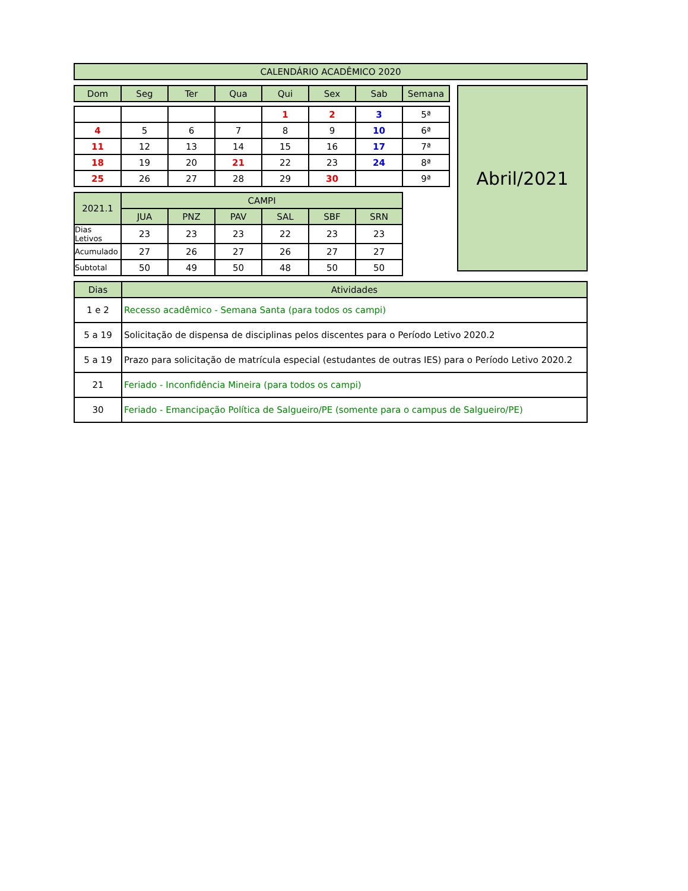| CALENDÁRIO ACADÊMICO 2020 |
| Dom | Seg | Ter | Qua | Qui | Sex | Sab | Semana |
| --- | --- | --- | --- | --- | --- | --- | --- |
| | | | | 1 | 2 | 3 | 5ª |
| 4 | 5 | 6 | 7 | 8 | 9 | 10 | 6ª |
| 11 | 12 | 13 | 14 | 15 | 16 | 17 | 7ª |
| 18 | 19 | 20 | 21 | 22 | 23 | 24 | 8ª |
| 25 | 26 | 27 | 28 | 29 | 30 | | 9ª |
| 2021.1 | CAMPI | | | | | |
| | JUA | PNZ | PAV | SAL | SBF | SRN |
| Dias Letivos | 23 | 23 | 23 | 22 | 23 | 23 |
| Acumulado | 27 | 26 | 27 | 26 | 27 | 27 |
| Subtotal | 50 | 49 | 50 | 48 | 50 | 50 |
Abril/2021
| Dias | Atividades |
| 1 e 2 | Recesso acadêmico - Semana Santa (para todos os campi) |
| 5 a 19 | Solicitação de dispensa de disciplinas pelos discentes para o Período Letivo 2020.2 |
| 5 a 19 | Prazo para solicitação de matrícula especial (estudantes de outras IES) para o Período Letivo 2020.2 |
| 21 | Feriado - Inconfidência Mineira (para todos os campi) |
| 30 | Feriado - Emancipação Política de Salgueiro/PE (somente para o campus de Salgueiro/PE) |